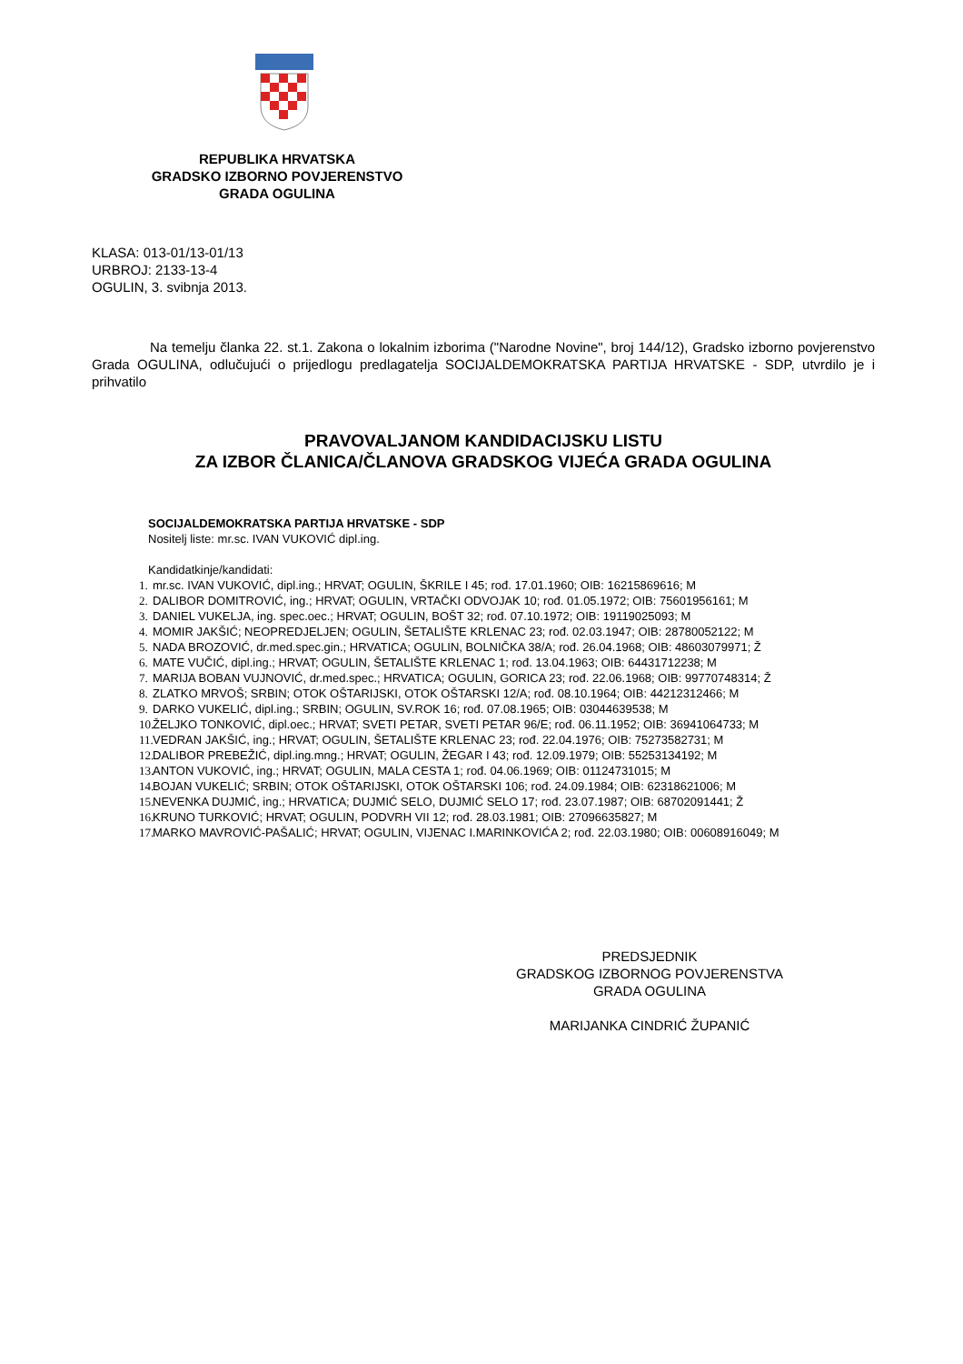REPUBLIKA HRVATSKA
GRADSKO IZBORNO POVJERENSTVO
GRADA OGULINA
KLASA: 013-01/13-01/13
URBROJ: 2133-13-4
OGULIN, 3. svibnja 2013.
Na temelju članka 22. st.1. Zakona o lokalnim izborima ("Narodne Novine", broj 144/12), Gradsko izborno povjerenstvo Grada OGULINA, odlučujući o prijedlogu predlagatelja SOCIJALDEMOKRATSKA PARTIJA HRVATSKE - SDP, utvrdilo je i prihvatilo
PRAVOVALJANOM KANDIDACIJSKU LISTU
ZA IZBOR ČLANICA/ČLANOVA GRADSKOG VIJEĆA GRADA OGULINA
SOCIJALDEMOKRATSKA PARTIJA HRVATSKE - SDP
Nositelj liste: mr.sc. IVAN VUKOVIĆ dipl.ing.
Kandidatkinje/kandidati:
1. mr.sc. IVAN VUKOVIĆ, dipl.ing.; HRVAT; OGULIN, ŠKRILE I 45; rođ. 17.01.1960; OIB: 16215869616; M
2. DALIBOR DOMITROVIĆ, ing.; HRVAT; OGULIN, VRTAČKI ODVOJAK 10; rođ. 01.05.1972; OIB: 75601956161; M
3. DANIEL VUKELJA, ing. spec.oec.; HRVAT; OGULIN, BOŠT 32; rođ. 07.10.1972; OIB: 19119025093; M
4. MOMIR JAKŠIĆ; NEOPREDJELJEN; OGULIN, ŠETALIŠTE KRLENAC 23; rođ. 02.03.1947; OIB: 28780052122; M
5. NADA BROZOVIĆ, dr.med.spec.gin.; HRVATICA; OGULIN, BOLNIČKA 38/A; rođ. 26.04.1968; OIB: 48603079971; Ž
6. MATE VUČIĆ, dipl.ing.; HRVAT; OGULIN, ŠETALIŠTE KRLENAC 1; rođ. 13.04.1963; OIB: 64431712238; M
7. MARIJA BOBAN VUJNOVIĆ, dr.med.spec.; HRVATICA; OGULIN, GORICA 23; rođ. 22.06.1968; OIB: 99770748314; Ž
8. ZLATKO MRVOŠ; SRBIN; OTOK OŠTARIJSKI, OTOK OŠTARSKI 12/A; rođ. 08.10.1964; OIB: 44212312466; M
9. DARKO VUKELIĆ, dipl.ing.; SRBIN; OGULIN, SV.ROK 16; rođ. 07.08.1965; OIB: 03044639538; M
10. ŽELJKO TONKOVIĆ, dipl.oec.; HRVAT; SVETI PETAR, SVETI PETAR 96/E; rođ. 06.11.1952; OIB: 36941064733; M
11. VEDRAN JAKŠIĆ, ing.; HRVAT; OGULIN, ŠETALIŠTE KRLENAC 23; rođ. 22.04.1976; OIB: 75273582731; M
12. DALIBOR PREBEŽIĆ, dipl.ing.mng.; HRVAT; OGULIN, ŽEGAR I 43; rođ. 12.09.1979; OIB: 55253134192; M
13. ANTON VUKOVIĆ, ing.; HRVAT; OGULIN, MALA CESTA 1; rođ. 04.06.1969; OIB: 01124731015; M
14. BOJAN VUKELIĆ; SRBIN; OTOK OŠTARIJSKI, OTOK OŠTARSKI 106; rođ. 24.09.1984; OIB: 62318621006; M
15. NEVENKA DUJMIĆ, ing.; HRVATICA; DUJMIĆ SELO, DUJMIĆ SELO 17; rođ. 23.07.1987; OIB: 68702091441; Ž
16. KRUNO TURKOVIĆ; HRVAT; OGULIN, PODVRH VII 12; rođ. 28.03.1981; OIB: 27096635827; M
17. MARKO MAVROVIĆ-PAŠALIĆ; HRVAT; OGULIN, VIJENAC I.MARINKOVIĆA 2; rođ. 22.03.1980; OIB: 00608916049; M
PREDSJEDNIK
GRADSKOG IZBORNOG POVJERENSTVA
GRADA OGULINA
MARIJANKA CINDRIĆ ŽUPANIĆ